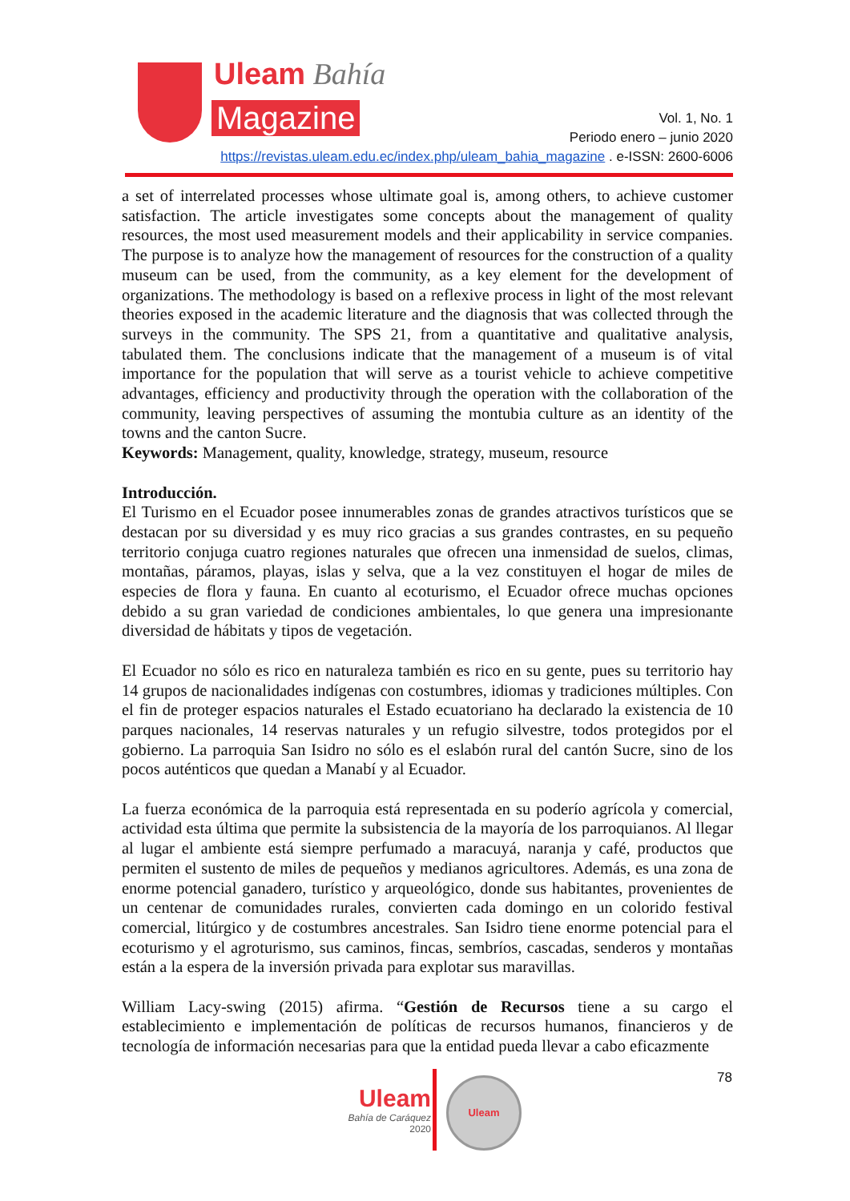Uleam Bahía
Magazine
Vol. 1, No. 1
Periodo enero – junio 2020
https://revistas.uleam.edu.ec/index.php/uleam_bahia_magazine . e-ISSN: 2600-6006
a set of interrelated processes whose ultimate goal is, among others, to achieve customer satisfaction. The article investigates some concepts about the management of quality resources, the most used measurement models and their applicability in service companies. The purpose is to analyze how the management of resources for the construction of a quality museum can be used, from the community, as a key element for the development of organizations. The methodology is based on a reflexive process in light of the most relevant theories exposed in the academic literature and the diagnosis that was collected through the surveys in the community. The SPS 21, from a quantitative and qualitative analysis, tabulated them. The conclusions indicate that the management of a museum is of vital importance for the population that will serve as a tourist vehicle to achieve competitive advantages, efficiency and productivity through the operation with the collaboration of the community, leaving perspectives of assuming the montubia culture as an identity of the towns and the canton Sucre.
Keywords: Management, quality, knowledge, strategy, museum, resource
Introducción.
El Turismo en el Ecuador posee innumerables zonas de grandes atractivos turísticos que se destacan por su diversidad y es muy rico gracias a sus grandes contrastes, en su pequeño territorio conjuga cuatro regiones naturales que ofrecen una inmensidad de suelos, climas, montañas, páramos, playas, islas y selva, que a la vez constituyen el hogar de miles de especies de flora y fauna. En cuanto al ecoturismo, el Ecuador ofrece muchas opciones debido a su gran variedad de condiciones ambientales, lo que genera una impresionante diversidad de hábitats y tipos de vegetación.
El Ecuador no sólo es rico en naturaleza también es rico en su gente, pues su territorio hay 14 grupos de nacionalidades indígenas con costumbres, idiomas y tradiciones múltiples. Con el fin de proteger espacios naturales el Estado ecuatoriano ha declarado la existencia de 10 parques nacionales, 14 reservas naturales y un refugio silvestre, todos protegidos por el gobierno. La parroquia San Isidro no sólo es el eslabón rural del cantón Sucre, sino de los pocos auténticos que quedan a Manabí y al Ecuador.
La fuerza económica de la parroquia está representada en su poderío agrícola y comercial, actividad esta última que permite la subsistencia de la mayoría de los parroquianos. Al llegar al lugar el ambiente está siempre perfumado a maracuyá, naranja y café, productos que permiten el sustento de miles de pequeños y medianos agricultores. Además, es una zona de enorme potencial ganadero, turístico y arqueológico, donde sus habitantes, provenientes de un centenar de comunidades rurales, convierten cada domingo en un colorido festival comercial, litúrgico y de costumbres ancestrales. San Isidro tiene enorme potencial para el ecoturismo y el agroturismo, sus caminos, fincas, sembríos, cascadas, senderos y montañas están a la espera de la inversión privada para explotar sus maravillas.
William Lacy-swing (2015) afirma. “Gestión de Recursos tiene a su cargo el establecimiento e implementación de políticas de recursos humanos, financieros y de tecnología de información necesarias para que la entidad pueda llevar a cabo eficazmente
78
Uleam
Bahía de Caráquez
2020
Uleam